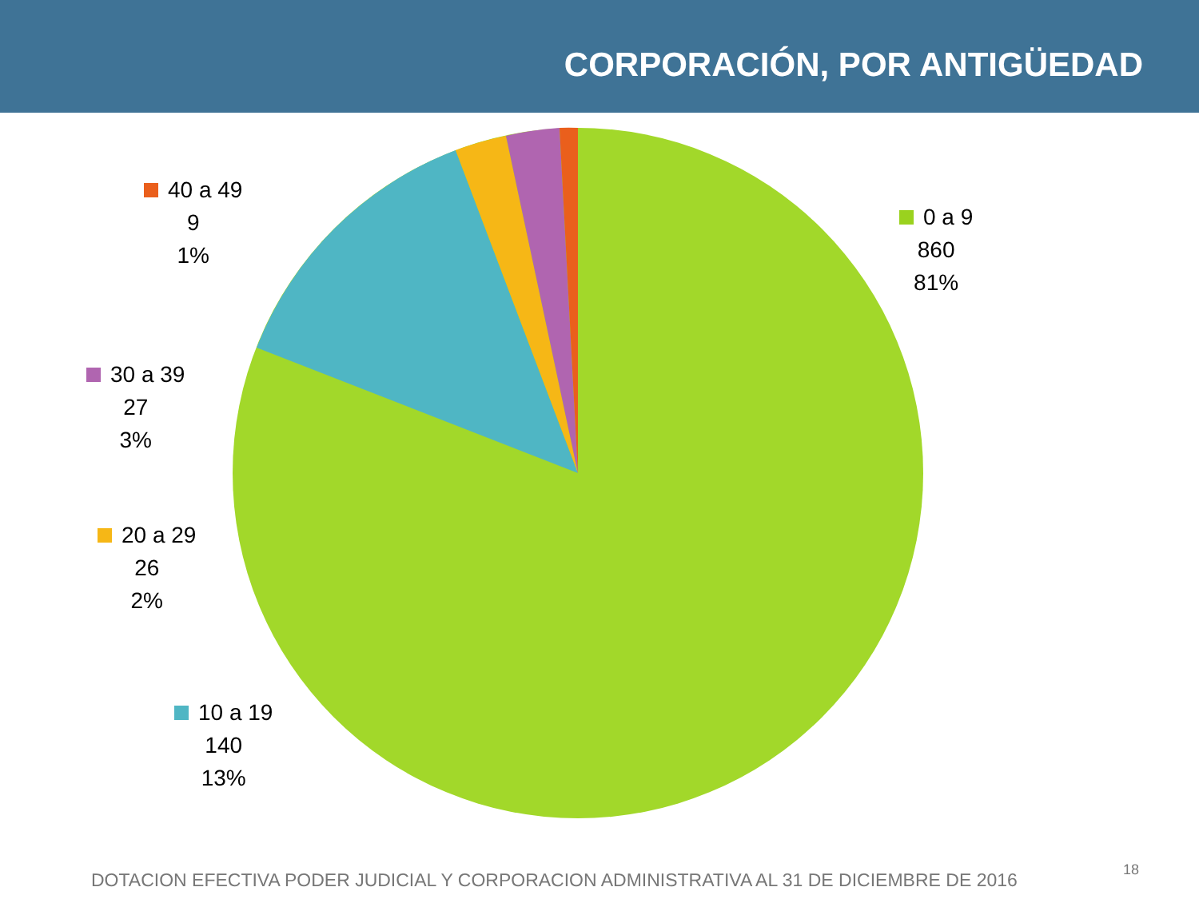CORPORACIÓN, POR ANTIGÜEDAD
0 a 9
860
81%
40 a 49
9
1%
30 a 39
27
3%
20 a 29
26
2%
10 a 19
140
13%
DOTACION EFECTIVA PODER JUDICIAL Y CORPORACION ADMINISTRATIVA AL 31 DE DICIEMBRE DE 2016
18